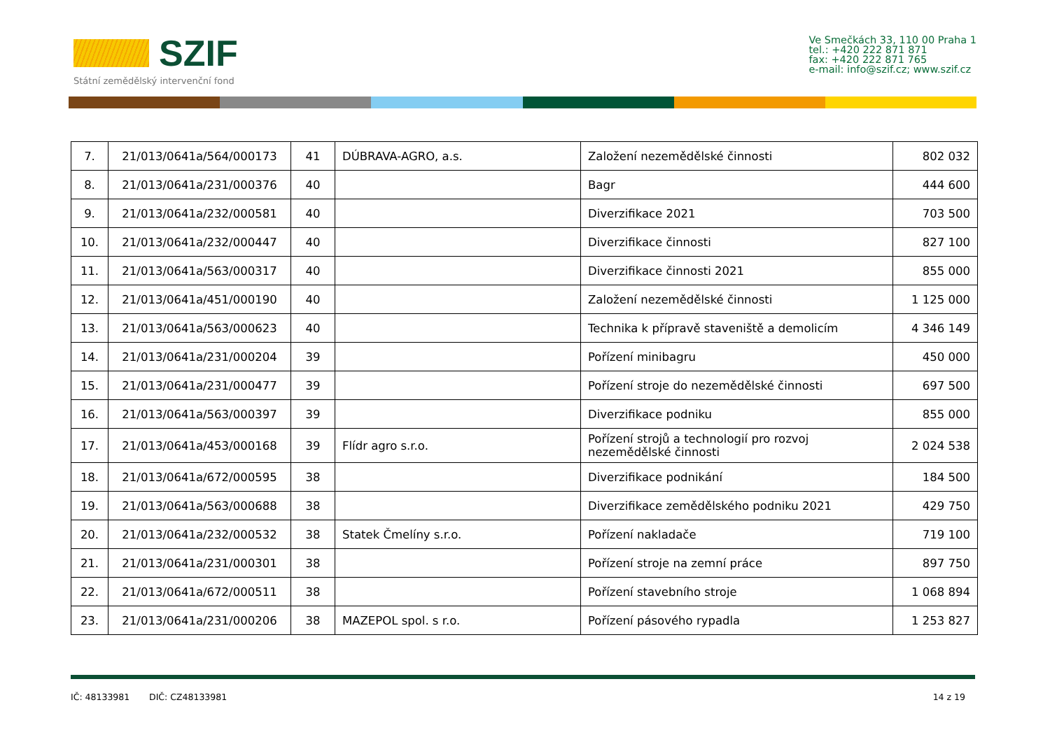SZIF
Státní zemědělský intervenční fond
Ve Smečkách 33, 110 00 Praha 1
tel.: +420 222 871 871
fax: +420 222 871 765
e-mail: info@szif.cz; www.szif.cz
| 7. | 21/013/0641a/564/000173 | 41 | DÚBRAVA-AGRO, a.s. | Založení nezemědělské činnosti | 802 032 |
| 8. | 21/013/0641a/231/000376 | 40 | | Bagr | 444 600 |
| 9. | 21/013/0641a/232/000581 | 40 | | Diverzifikace 2021 | 703 500 |
| 10. | 21/013/0641a/232/000447 | 40 | | Diverzifikace činnosti | 827 100 |
| 11. | 21/013/0641a/563/000317 | 40 | | Diverzifikace činnosti 2021 | 855 000 |
| 12. | 21/013/0641a/451/000190 | 40 | | Založení nezemědělské činnosti | 1 125 000 |
| 13. | 21/013/0641a/563/000623 | 40 | | Technika k přípravě staveniště a demolicím | 4 346 149 |
| 14. | 21/013/0641a/231/000204 | 39 | | Pořízení minibagru | 450 000 |
| 15. | 21/013/0641a/231/000477 | 39 | | Pořízení stroje do nezemědělské činnosti | 697 500 |
| 16. | 21/013/0641a/563/000397 | 39 | | Diverzifikace podniku | 855 000 |
| 17. | 21/013/0641a/453/000168 | 39 | Flídr agro s.r.o. | Pořízení strojů a technologií pro rozvoj nezemědělské činnosti | 2 024 538 |
| 18. | 21/013/0641a/672/000595 | 38 | | Diverzifikace podnikání | 184 500 |
| 19. | 21/013/0641a/563/000688 | 38 | | Diverzifikace zemědělského podniku 2021 | 429 750 |
| 20. | 21/013/0641a/232/000532 | 38 | Statek Čmelíny s.r.o. | Pořízení nakladače | 719 100 |
| 21. | 21/013/0641a/231/000301 | 38 | | Pořízení stroje na zemní práce | 897 750 |
| 22. | 21/013/0641a/672/000511 | 38 | | Pořízení stavebního stroje | 1 068 894 |
| 23. | 21/013/0641a/231/000206 | 38 | MAZEPOL spol. s r.o. | Pořízení pásového rypadla | 1 253 827 |
IČ: 48133981 DIČ: CZ48133981 14 z 19